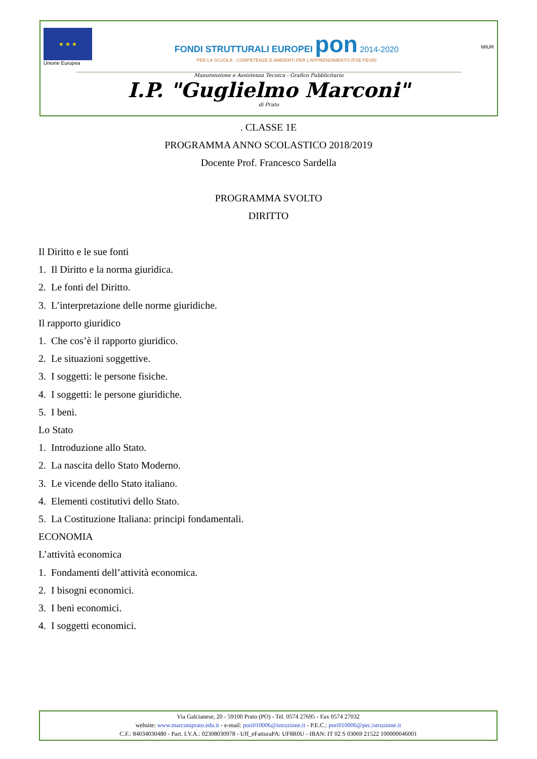★ ★ ★
Unione Europea
FONDI STRUTTURALI EUROPEI pon 2014-2020
PER LA SCUOLA - COMPETENZE E AMBIENTI PER L'APPRENDIMENTO (FSE-FESR)
MIUR
Manutenzione e Assistenza Tecnica - Grafico Pubblicitario
I.P. "Guglielmo Marconi"
di Prato
. CLASSE 1E
PROGRAMMA ANNO SCOLASTICO 2018/2019
Docente Prof. Francesco Sardella
PROGRAMMA SVOLTO
DIRITTO
Il Diritto e le sue fonti
1. Il Diritto e la norma giuridica.
2. Le fonti del Diritto.
3. L’interpretazione delle norme giuridiche.
Il rapporto giuridico
1. Che cos’è il rapporto giuridico.
2. Le situazioni soggettive.
3. I soggetti: le persone fisiche.
4. I soggetti: le persone giuridiche.
5. I beni.
Lo Stato
1. Introduzione allo Stato.
2. La nascita dello Stato Moderno.
3. Le vicende dello Stato italiano.
4. Elementi costitutivi dello Stato.
5. La Costituzione Italiana: principi fondamentali.
ECONOMIA
L’attività economica
1. Fondamenti dell’attività economica.
2. I bisogni economici.
3. I beni economici.
4. I soggetti economici.
Via Galcianese, 20 - 59100 Prato (PO) - Tel. 0574 27695 - Fax 0574 27032
website: www.marconiprato.edu.it - e-mail: pori010006@istruzione.it - P.E.C.: pori010006@pec.istruzione.it
C.F.: 84034030480 - Part. I.V.A.: 02308030978 - Uff_eFatturaPA: UF8R0U - IBAN: IT 02 S 03069 21522 100000046001